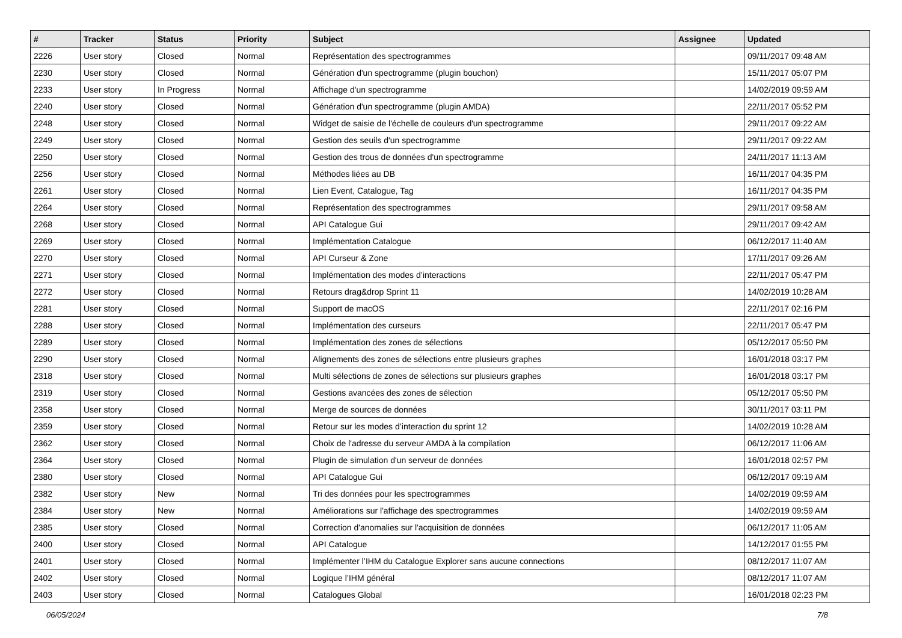| # | Tracker | Status | Priority | Subject | Assignee | Updated |
| --- | --- | --- | --- | --- | --- | --- |
| 2226 | User story | Closed | Normal | Représentation des spectrogrammes | | 09/11/2017 09:48 AM |
| 2230 | User story | Closed | Normal | Génération d'un spectrogramme (plugin bouchon) | | 15/11/2017 05:07 PM |
| 2233 | User story | In Progress | Normal | Affichage d'un spectrogramme | | 14/02/2019 09:59 AM |
| 2240 | User story | Closed | Normal | Génération d'un spectrogramme (plugin AMDA) | | 22/11/2017 05:52 PM |
| 2248 | User story | Closed | Normal | Widget de saisie de l'échelle de couleurs d'un spectrogramme | | 29/11/2017 09:22 AM |
| 2249 | User story | Closed | Normal | Gestion des seuils d'un spectrogramme | | 29/11/2017 09:22 AM |
| 2250 | User story | Closed | Normal | Gestion des trous de données d'un spectrogramme | | 24/11/2017 11:13 AM |
| 2256 | User story | Closed | Normal | Méthodes liées au DB | | 16/11/2017 04:35 PM |
| 2261 | User story | Closed | Normal | Lien Event, Catalogue, Tag | | 16/11/2017 04:35 PM |
| 2264 | User story | Closed | Normal | Représentation des spectrogrammes | | 29/11/2017 09:58 AM |
| 2268 | User story | Closed | Normal | API Catalogue Gui | | 29/11/2017 09:42 AM |
| 2269 | User story | Closed | Normal | Implémentation Catalogue | | 06/12/2017 11:40 AM |
| 2270 | User story | Closed | Normal | API Curseur & Zone | | 17/11/2017 09:26 AM |
| 2271 | User story | Closed | Normal | Implémentation des modes d’interactions | | 22/11/2017 05:47 PM |
| 2272 | User story | Closed | Normal | Retours drag&drop Sprint 11 | | 14/02/2019 10:28 AM |
| 2281 | User story | Closed | Normal | Support de macOS | | 22/11/2017 02:16 PM |
| 2288 | User story | Closed | Normal | Implémentation des curseurs | | 22/11/2017 05:47 PM |
| 2289 | User story | Closed | Normal | Implémentation des zones de sélections | | 05/12/2017 05:50 PM |
| 2290 | User story | Closed | Normal | Alignements des zones de sélections entre plusieurs graphes | | 16/01/2018 03:17 PM |
| 2318 | User story | Closed | Normal | Multi sélections de zones de sélections sur plusieurs graphes | | 16/01/2018 03:17 PM |
| 2319 | User story | Closed | Normal | Gestions avancées des zones de sélection | | 05/12/2017 05:50 PM |
| 2358 | User story | Closed | Normal | Merge de sources de données | | 30/11/2017 03:11 PM |
| 2359 | User story | Closed | Normal | Retour sur les modes d’interaction du sprint 12 | | 14/02/2019 10:28 AM |
| 2362 | User story | Closed | Normal | Choix de l'adresse du serveur AMDA à la compilation | | 06/12/2017 11:06 AM |
| 2364 | User story | Closed | Normal | Plugin de simulation d'un serveur de données | | 16/01/2018 02:57 PM |
| 2380 | User story | Closed | Normal | API Catalogue Gui | | 06/12/2017 09:19 AM |
| 2382 | User story | New | Normal | Tri des données pour les spectrogrammes | | 14/02/2019 09:59 AM |
| 2384 | User story | New | Normal | Améliorations sur l'affichage des spectrogrammes | | 14/02/2019 09:59 AM |
| 2385 | User story | Closed | Normal | Correction d'anomalies sur l'acquisition de données | | 06/12/2017 11:05 AM |
| 2400 | User story | Closed | Normal | API Catalogue | | 14/12/2017 01:55 PM |
| 2401 | User story | Closed | Normal | Implémenter l’IHM du Catalogue Explorer sans aucune connections | | 08/12/2017 11:07 AM |
| 2402 | User story | Closed | Normal | Logique l’IHM général | | 08/12/2017 11:07 AM |
| 2403 | User story | Closed | Normal | Catalogues Global | | 16/01/2018 02:23 PM |
06/05/2024 7/8